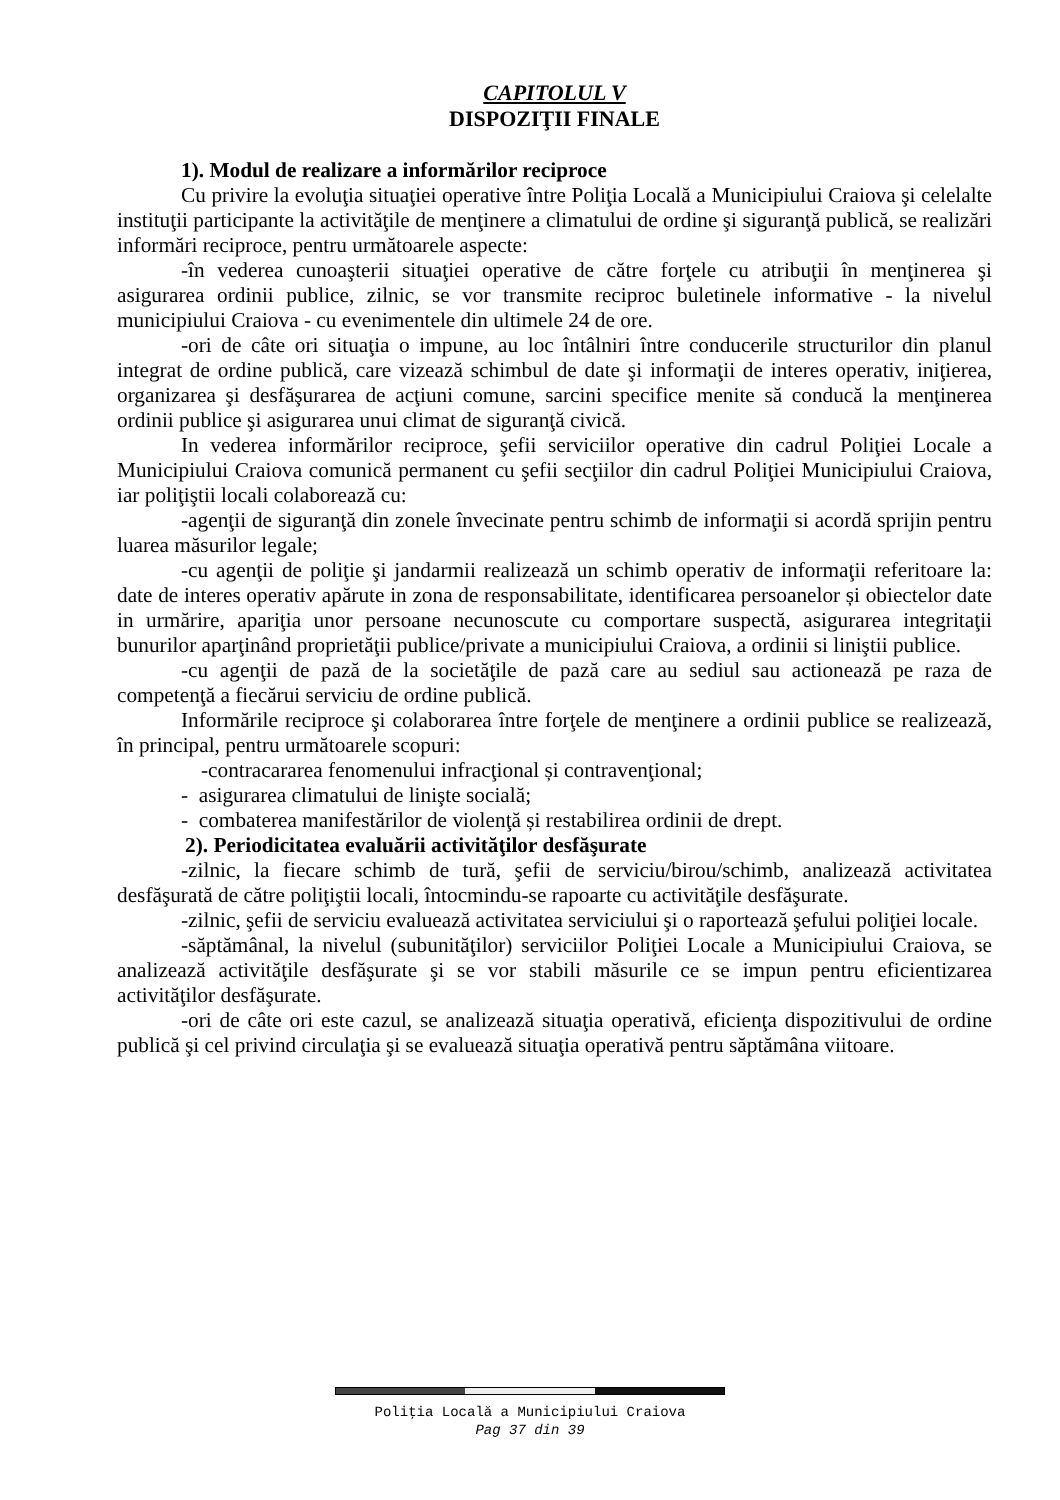CAPITOLUL V
DISPOZIŢII FINALE
1). Modul de realizare a informărilor reciproce
Cu privire la evoluţia situaţiei operative între Poliţia Locală a Municipiului Craiova şi celelalte instituţii participante la activităţile de menţinere a climatului de ordine şi siguranţă publică, se realizări informări reciproce, pentru următoarele aspecte:
-în vederea cunoaşterii situaţiei operative de către forţele cu atribuţii în menţinerea şi asigurarea ordinii publice, zilnic, se vor transmite reciproc buletinele informative - la nivelul municipiului Craiova - cu evenimentele din ultimele 24 de ore.
-ori de câte ori situaţia o impune, au loc întâlniri între conducerile structurilor din planul integrat de ordine publică, care vizează schimbul de date şi informaţii de interes operativ, iniţierea, organizarea şi desfăşurarea de acţiuni comune, sarcini specifice menite să conducă la menţinerea ordinii publice şi asigurarea unui climat de siguranţă civică.
In vederea informărilor reciproce, şefii serviciilor operative din cadrul Poliţiei Locale a Municipiului Craiova comunică permanent cu şefii secţiilor din cadrul Poliţiei Municipiului Craiova, iar poliţiştii locali colaborează cu:
-agenţii de siguranţă din zonele învecinate pentru schimb de informaţii si acordă sprijin pentru luarea măsurilor legale;
-cu agenţii de poliţie şi jandarmii realizează un schimb operativ de informaţii referitoare la: date de interes operativ apărute in zona de responsabilitate, identificarea persoanelor și obiectelor date in urmărire, apariţia unor persoane necunoscute cu comportare suspectă, asigurarea integritaţii bunurilor aparţinând proprietăţii publice/private a municipiului Craiova, a ordinii si liniştii publice.
-cu agenţii de pază de la societăţile de pază care au sediul sau actionează pe raza de competenţă a fiecărui serviciu de ordine publică.
Informările reciproce şi colaborarea între forţele de menţinere a ordinii publice se realizează, în principal, pentru următoarele scopuri:
-contracararea fenomenului infracţional și contravenţional;
- asigurarea climatului de linişte socială;
- combaterea manifestărilor de violenţă și restabilirea ordinii de drept.
2). Periodicitatea evaluării activităţilor desfăşurate
-zilnic, la fiecare schimb de tură, şefii de serviciu/birou/schimb, analizează activitatea desfăşurată de către poliţiştii locali, întocmindu-se rapoarte cu activităţile desfăşurate.
-zilnic, şefii de serviciu evaluează activitatea serviciului şi o raportează şefului poliţiei locale.
-săptămânal, la nivelul (subunităţilor) serviciilor Poliţiei Locale a Municipiului Craiova, se analizează activităţile desfăşurate şi se vor stabili măsurile ce se impun pentru eficientizarea activităţilor desfăşurate.
-ori de câte ori este cazul, se analizează situaţia operativă, eficienţa dispozitivului de ordine publică şi cel privind circulaţia şi se evaluează situaţia operativă pentru săptămâna viitoare.
Poliţia Locală a Municipiului Craiova
Pag 37 din 39